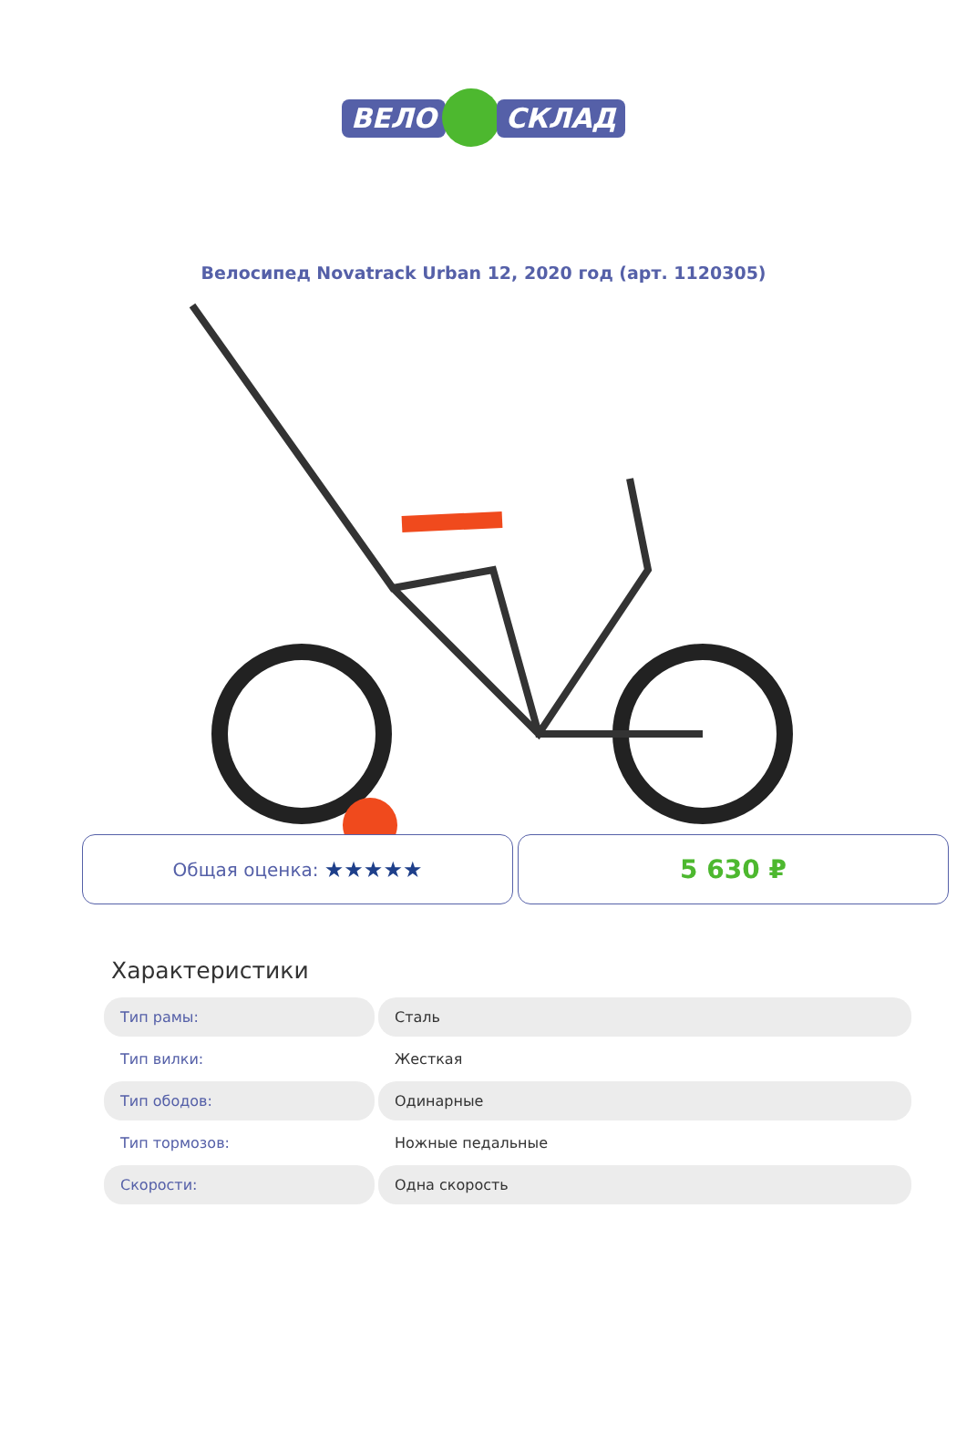ВЕЛО СКЛАД
Велосипед Novatrack Urban 12, 2020 год (арт. 1120305)
Общая оценка: ★★★★★
5 630 ₽
Характеристики
| Тип рамы: | Сталь |
| Тип вилки: | Жесткая |
| Тип ободов: | Одинарные |
| Тип тормозов: | Ножные педальные |
| Скорости: | Одна скорость |